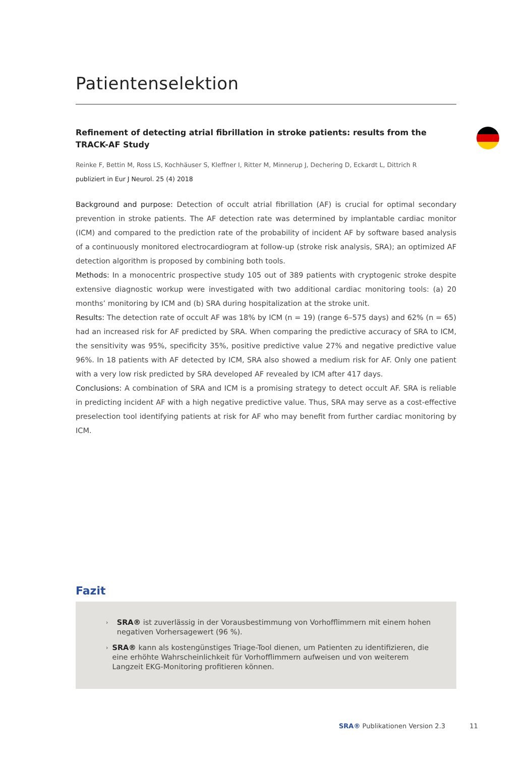Patientenselektion
Refinement of detecting atrial fibrillation in stroke patients: results from the TRACK-AF Study
Reinke F, Bettin M, Ross LS, Kochhäuser S, Kleffner I, Ritter M, Minnerup J, Dechering D, Eckardt L, Dittrich R
publiziert in Eur J Neurol. 25 (4) 2018
Background and purpose: Detection of occult atrial fibrillation (AF) is crucial for optimal secondary prevention in stroke patients. The AF detection rate was determined by implantable cardiac monitor (ICM) and compared to the prediction rate of the probability of incident AF by software based analysis of a continuously monitored electrocardiogram at follow-up (stroke risk analysis, SRA); an optimized AF detection algorithm is proposed by combining both tools.
Methods: In a monocentric prospective study 105 out of 389 patients with cryptogenic stroke despite extensive diagnostic workup were investigated with two additional cardiac monitoring tools: (a) 20 months’ monitoring by ICM and (b) SRA during hospitalization at the stroke unit.
Results: The detection rate of occult AF was 18% by ICM (n = 19) (range 6–575 days) and 62% (n = 65) had an increased risk for AF predicted by SRA. When comparing the predictive accuracy of SRA to ICM, the sensitivity was 95%, specificity 35%, positive predictive value 27% and negative predictive value 96%. In 18 patients with AF detected by ICM, SRA also showed a medium risk for AF. Only one patient with a very low risk predicted by SRA developed AF revealed by ICM after 417 days.
Conclusions: A combination of SRA and ICM is a promising strategy to detect occult AF. SRA is reliable in predicting incident AF with a high negative predictive value. Thus, SRA may serve as a cost-effective preselection tool identifying patients at risk for AF who may benefit from further cardiac monitoring by ICM.
Fazit
› SRA® ist zuverlässig in der Vorausbestimmung von Vorhofflimmern mit einem hohen negativen Vorhersagewert (96 %).
› SRA® kann als kostengünstiges Triage-Tool dienen, um Patienten zu identifizieren, die eine erhöhte Wahrscheinlichkeit für Vorhofflimmern aufweisen und von weiterem Langzeit EKG-Monitoring profitieren können.
SRA® Publikationen Version 2.3 11